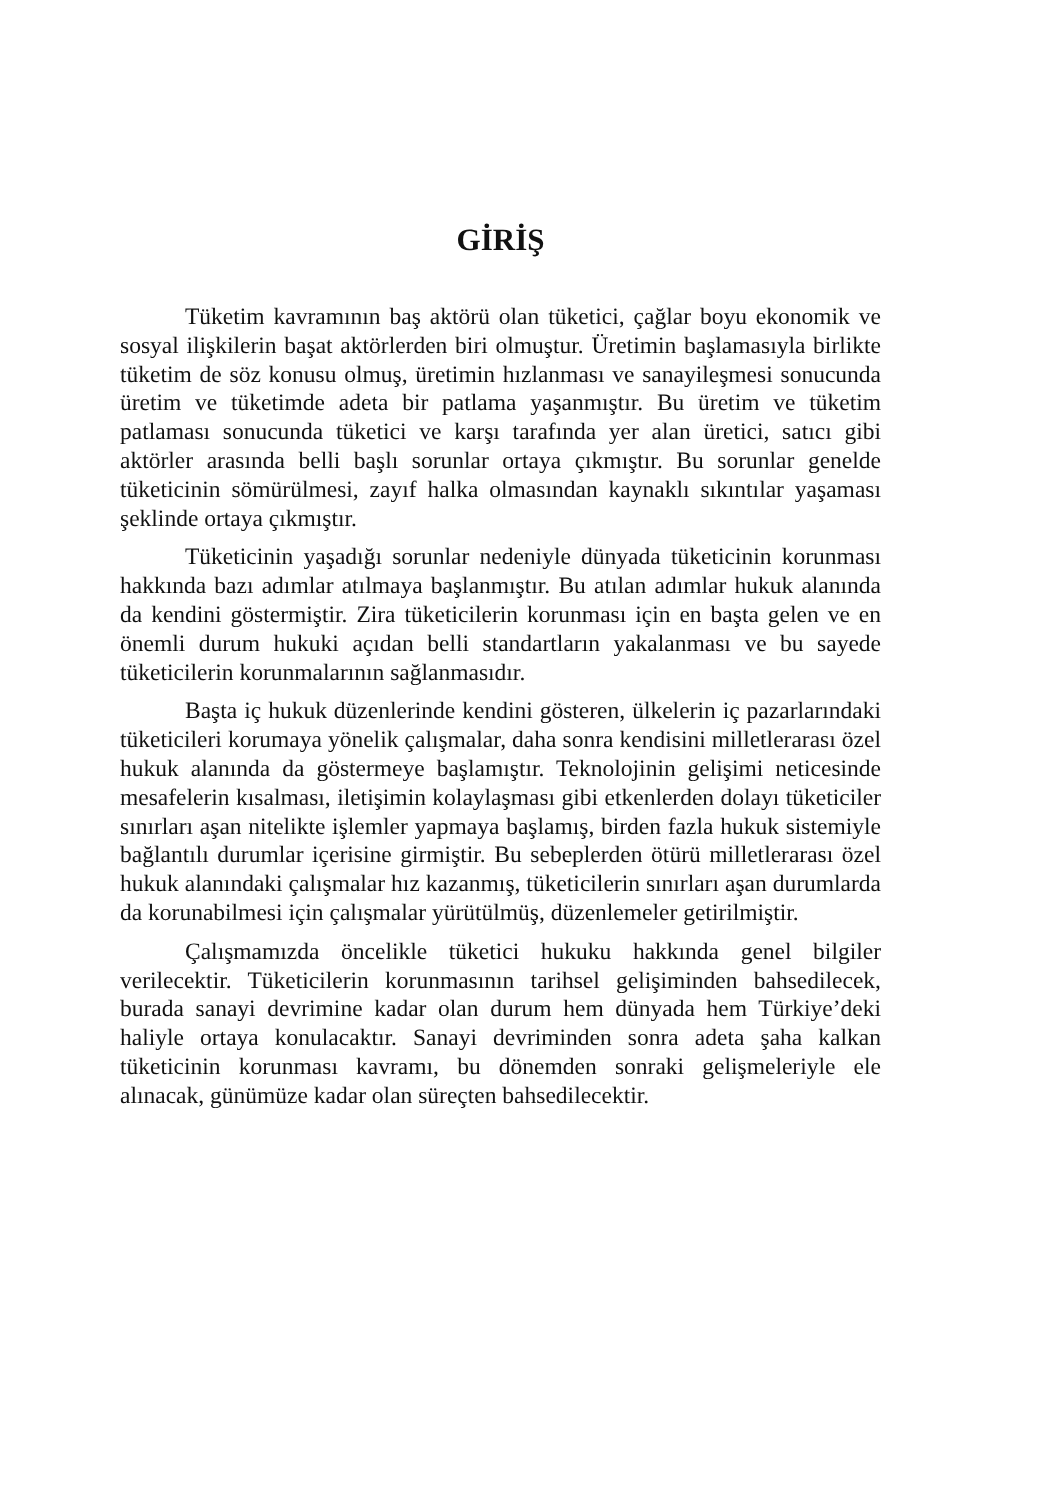GİRİŞ
Tüketim kavramının baş aktörü olan tüketici, çağlar boyu ekonomik ve sosyal ilişkilerin başat aktörlerden biri olmuştur. Üretimin başlamasıyla birlikte tüketim de söz konusu olmuş, üretimin hızlanması ve sanayileşmesi sonucunda üretim ve tüketimde adeta bir patlama yaşanmıştır. Bu üretim ve tüketim patlaması sonucunda tüketici ve karşı tarafında yer alan üretici, satıcı gibi aktörler arasında belli başlı sorunlar ortaya çıkmıştır. Bu sorunlar genelde tüketicinin sömürülmesi, zayıf halka olmasından kaynaklı sıkıntılar yaşaması şeklinde ortaya çıkmıştır.
Tüketicinin yaşadığı sorunlar nedeniyle dünyada tüketicinin korunması hakkında bazı adımlar atılmaya başlanmıştır. Bu atılan adımlar hukuk alanında da kendini göstermiştir. Zira tüketicilerin korunması için en başta gelen ve en önemli durum hukuki açıdan belli standartların yakalanması ve bu sayede tüketicilerin korunmalarının sağlanmasıdır.
Başta iç hukuk düzenlerinde kendini gösteren, ülkelerin iç pazarlarındaki tüketicileri korumaya yönelik çalışmalar, daha sonra kendisini milletlerarası özel hukuk alanında da göstermeye başlamıştır. Teknolojinin gelişimi neticesinde mesafelerin kısalması, iletişimin kolaylaşması gibi etkenlerden dolayı tüketiciler sınırları aşan nitelikte işlemler yapmaya başlamış, birden fazla hukuk sistemiyle bağlantılı durumlar içerisine girmiştir. Bu sebeplerden ötürü milletlerarası özel hukuk alanındaki çalışmalar hız kazanmış, tüketicilerin sınırları aşan durumlarda da korunabilmesi için çalışmalar yürütülmüş, düzenlemeler getirilmiştir.
Çalışmamızda öncelikle tüketici hukuku hakkında genel bilgiler verilecektir. Tüketicilerin korunmasının tarihsel gelişiminden bahsedilecek, burada sanayi devrimine kadar olan durum hem dünyada hem Türkiye’deki haliyle ortaya konulacaktır. Sanayi devriminden sonra adeta şaha kalkan tüketicinin korunması kavramı, bu dönemden sonraki gelişmeleriyle ele alınacak, günümüze kadar olan süreçten bahsedilecektir.